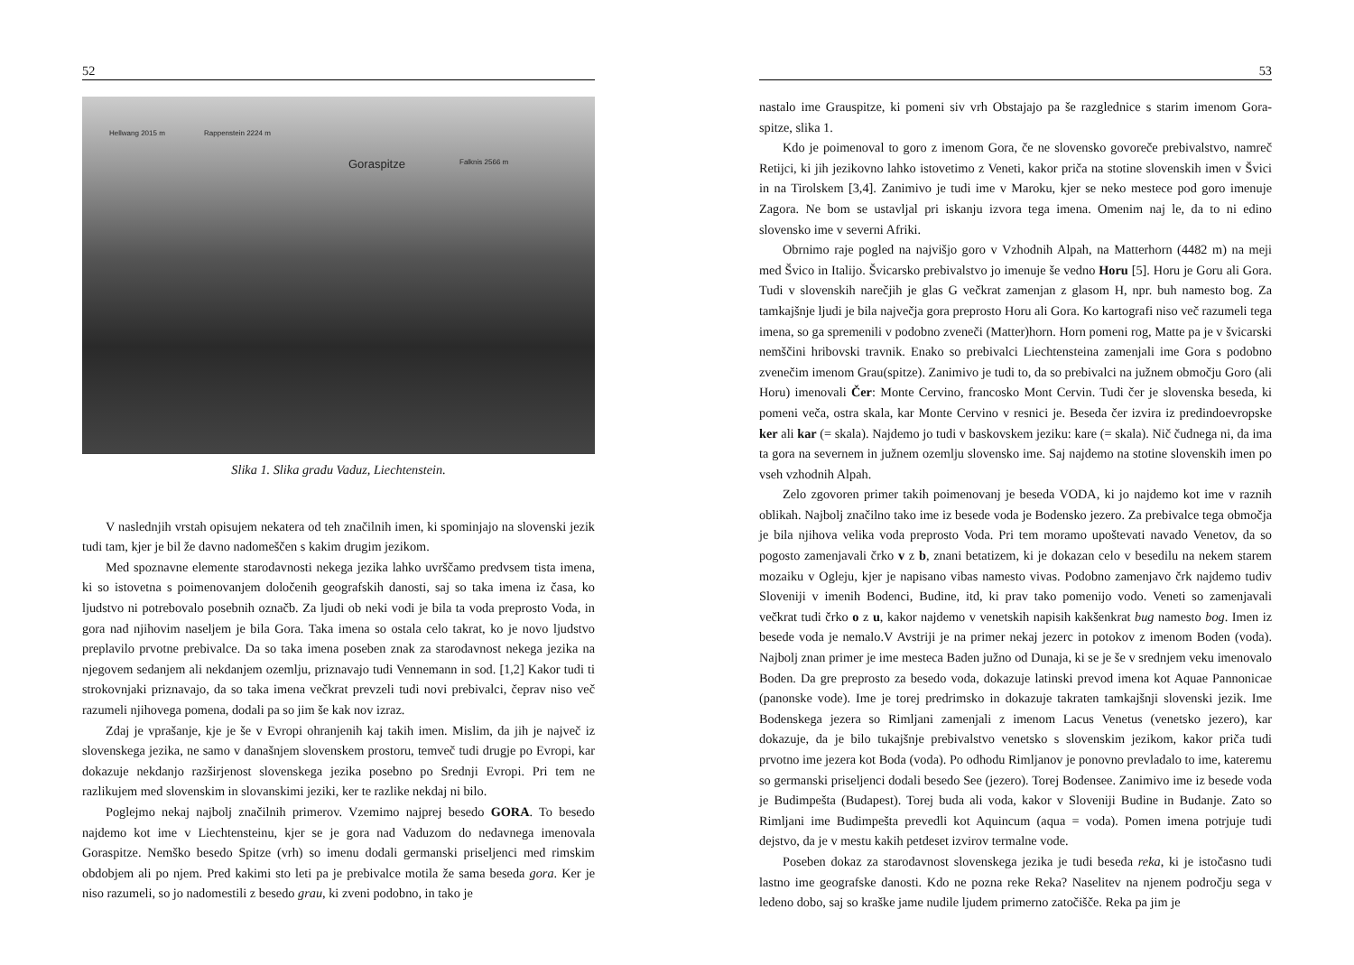52
Hellwang 2015 m Rappenstein 2224 m
Goraspitze Falknis 2566 m
Slika 1. Slika gradu Vaduz, Liechtenstein.
V naslednjih vrstah opisujem nekatera od teh značilnih imen, ki spominjajo na slovenski jezik tudi tam, kjer je bil že davno nadomeščen s kakim drugim jezikom.
Med spoznavne elemente starodavnosti nekega jezika lahko uvrščamo predvsem tista imena, ki so istovetna s poimenovanjem določenih geografskih danosti, saj so taka imena iz časa, ko ljudstvo ni potrebovalo posebnih označb. Za ljudi ob neki vodi je bila ta voda preprosto Voda, in gora nad njihovim naseljem je bila Gora. Taka imena so ostala celo takrat, ko je novo ljudstvo preplavilo prvotne prebivalce. Da so taka imena poseben znak za starodavnost nekega jezika na njegovem sedanjem ali nekdanjem ozemlju, priznavajo tudi Vennemann in sod. [1,2] Kakor tudi ti strokovnjaki priznavajo, da so taka imena večkrat prevzeli tudi novi prebivalci, čeprav niso več razumeli njihovega pomena, dodali pa so jim še kak nov izraz.
Zdaj je vprašanje, kje je še v Evropi ohranjenih kaj takih imen. Mislim, da jih je največ iz slovenskega jezika, ne samo v današnjem slovenskem prostoru, temveč tudi drugje po Evropi, kar dokazuje nekdanjo razširjenost slovenskega jezika posebno po Srednji Evropi. Pri tem ne razlikujem med slovenskim in slovanskimi jeziki, ker te razlike nekdaj ni bilo.
Poglejmo nekaj najbolj značilnih primerov. Vzemimo najprej besedo GORA. To besedo najdemo kot ime v Liechtensteinu, kjer se je gora nad Vaduzom do nedavnega imenovala Goraspitze. Nemško besedo Spitze (vrh) so imenu dodali germanski priseljenci med rimskim obdobjem ali po njem. Pred kakimi sto leti pa je prebivalce motila že sama beseda gora. Ker je niso razumeli, so jo nadomestili z besedo grau, ki zveni podobno, in tako je
53
nastalo ime Grauspitze, ki pomeni siv vrh Obstajajo pa še razglednice s starim imenom Gora-spitze, slika 1.
Kdo je poimenoval to goro z imenom Gora, če ne slovensko govoreče prebivalstvo, namreč Retijci, ki jih jezikovno lahko istovetimo z Veneti, kakor priča na stotine slovenskih imen v Švici in na Tirolskem [3,4]. Zanimivo je tudi ime v Maroku, kjer se neko mestece pod goro imenuje Zagora. Ne bom se ustavljal pri iskanju izvora tega imena. Omenim naj le, da to ni edino slovensko ime v severni Afriki.
Obrnimo raje pogled na najvišjo goro v Vzhodnih Alpah, na Matterhorn (4482 m) na meji med Švico in Italijo. Švicarsko prebivalstvo jo imenuje še vedno Horu [5]. Horu je Goru ali Gora. Tudi v slovenskih narečjih je glas G večkrat zamenjan z glasom H, npr. buh namesto bog. Za tamkajšnje ljudi je bila največja gora preprosto Horu ali Gora. Ko kartografi niso več razumeli tega imena, so ga spremenili v podobno zveneči (Matter)horn. Horn pomeni rog, Matte pa je v švicarski nemščini hribovski travnik. Enako so prebivalci Liechtensteina zamenjali ime Gora s podobno zvenečim imenom Grau(spitze). Zanimivo je tudi to, da so prebivalci na južnem območju Goro (ali Horu) imenovali Čer: Monte Cervino, francosko Mont Cervin. Tudi čer je slovenska beseda, ki pomeni veča, ostra skala, kar Monte Cervino v resnici je. Beseda čer izvira iz predindoevropske ker ali kar (= skala). Najdemo jo tudi v baskovskem jeziku: kare (= skala). Nič čudnega ni, da ima ta gora na severnem in južnem ozemlju slovensko ime. Saj najdemo na stotine slovenskih imen po vseh vzhodnih Alpah.
Zelo zgovoren primer takih poimenovanj je beseda VODA, ki jo najdemo kot ime v raznih oblikah. Najbolj značilno tako ime iz besede voda je Bodensko jezero. Za prebivalce tega območja je bila njihova velika voda preprosto Voda. Pri tem moramo upoštevati navado Venetov, da so pogosto zamenjavali črko v z b, znani betatizem, ki je dokazan celo v besedilu na nekem starem mozaiku v Ogleju, kjer je napisano vibas namesto vivas. Podobno zamenjavo črk najdemo tudiv Sloveniji v imenih Bodenci, Budine, itd, ki prav tako pomenijo vodo. Veneti so zamenjavali večkrat tudi črko o z u, kakor najdemo v venetskih napisih kakšenkrat bug namesto bog. Imen iz besede voda je nemalo.V Avstriji je na primer nekaj jezerc in potokov z imenom Boden (voda). Najbolj znan primer je ime mesteca Baden južno od Dunaja, ki se je še v srednjem veku imenovalo Boden. Da gre preprosto za besedo voda, dokazuje latinski prevod imena kot Aquae Pannonicae (panonske vode). Ime je torej predrimsko in dokazuje takraten tamkajšnji slovenski jezik. Ime Bodenskega jezera so Rimljani zamenjali z imenom Lacus Venetus (venetsko jezero), kar dokazuje, da je bilo tukajšnje prebivalstvo venetsko s slovenskim jezikom, kakor priča tudi prvotno ime jezera kot Boda (voda). Po odhodu Rimljanov je ponovno prevladalo to ime, kateremu so germanski priseljenci dodali besedo See (jezero). Torej Bodensee. Zanimivo ime iz besede voda je Budimpešta (Budapest). Torej buda ali voda, kakor v Sloveniji Budine in Budanje. Zato so Rimljani ime Budimpešta prevedli kot Aquincum (aqua = voda). Pomen imena potrjuje tudi dejstvo, da je v mestu kakih petdeset izvirov termalne vode.
Poseben dokaz za starodavnost slovenskega jezika je tudi beseda reka, ki je istočasno tudi lastno ime geografske danosti. Kdo ne pozna reke Reka? Naselitev na njenem področju sega v ledeno dobo, saj so kraške jame nudile ljudem primerno zatočišče. Reka pa jim je